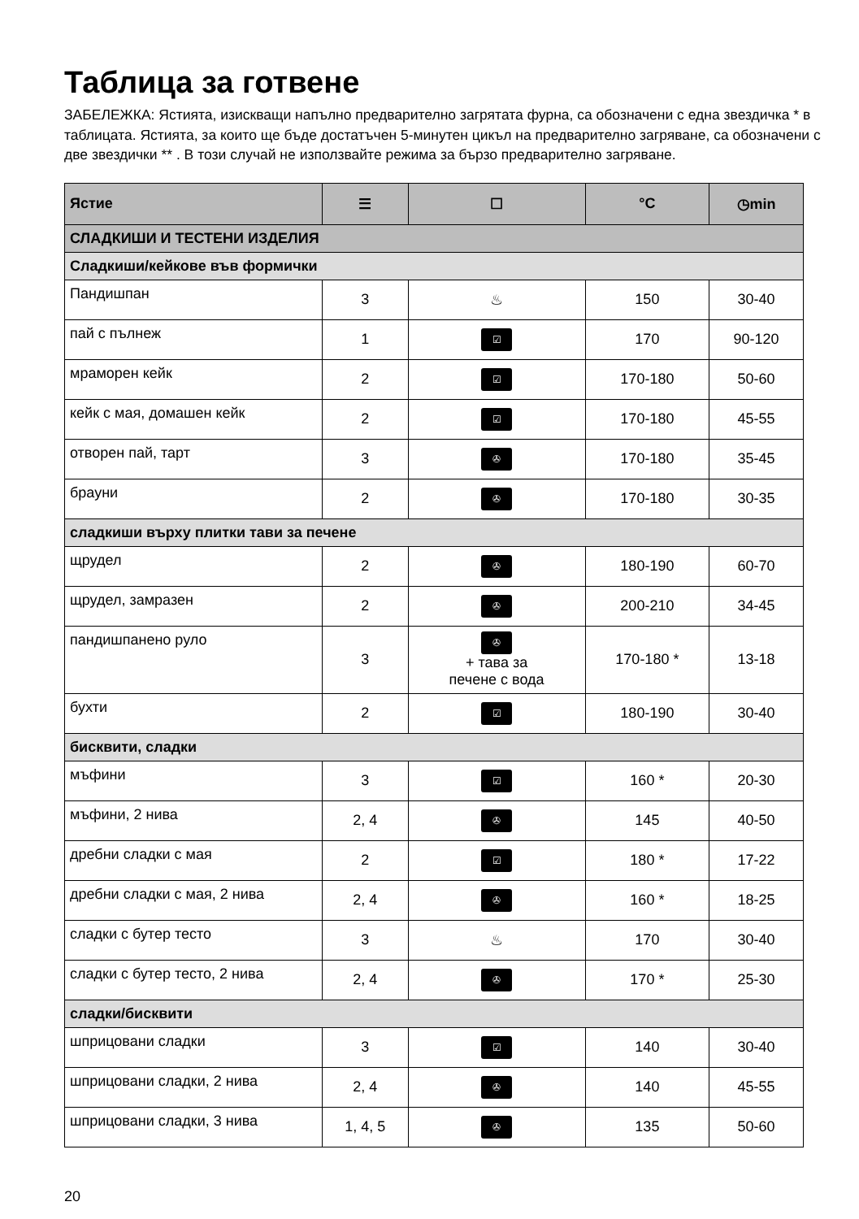Таблица за готвене
ЗАБЕЛЕЖКА: Ястията, изискващи напълно предварително загрятата фурна, са обозначени с една звездичка * в таблицата. Ястията, за които ще бъде достатъчен 5-минутен цикъл на предварително загряване, са обозначени с две звездички ** . В този случай не използвайте режима за бързо предварително загряване.
| Ястие | ☰ | ☐ | °C | ◷min |
| --- | --- | --- | --- | --- |
| СЛАДКИШИ И ТЕСТЕНИ ИЗДЕЛИЯ | | | | |
| Сладкиши/кейкове във формички | | | | |
| Пандишпан | 3 | ♨ | 150 | 30-40 |
| пай с пълнеж | 1 | ☑ | 170 | 90-120 |
| мраморен кейк | 2 | ☑ | 170-180 | 50-60 |
| кейк с мая, домашен кейк | 2 | ☑ | 170-180 | 45-55 |
| отворен пай, тарт | 3 | ✇ | 170-180 | 35-45 |
| брауни | 2 | ✇ | 170-180 | 30-35 |
| сладкиши върху плитки тави за печене | | | | |
| щрудел | 2 | ✇ | 180-190 | 60-70 |
| щрудел, замразен | 2 | ✇ | 200-210 | 34-45 |
| пандишпанено руло | 3 | ✇ + тава за печене с вода | 170-180 * | 13-18 |
| бухти | 2 | ☑ | 180-190 | 30-40 |
| бисквити, сладки | | | | |
| мъфини | 3 | ☑ | 160 * | 20-30 |
| мъфини, 2 нива | 2, 4 | ✇ | 145 | 40-50 |
| дребни сладки с мая | 2 | ☑ | 180 * | 17-22 |
| дребни сладки с мая, 2 нива | 2, 4 | ✇ | 160 * | 18-25 |
| сладки с бутер тесто | 3 | ♨ | 170 | 30-40 |
| сладки с бутер тесто, 2 нива | 2, 4 | ✇ | 170 * | 25-30 |
| сладки/бисквити | | | | |
| шприцовани сладки | 3 | ☑ | 140 | 30-40 |
| шприцовани сладки, 2 нива | 2, 4 | ✇ | 140 | 45-55 |
| шприцовани сладки, 3 нива | 1, 4, 5 | ✇ | 135 | 50-60 |
20